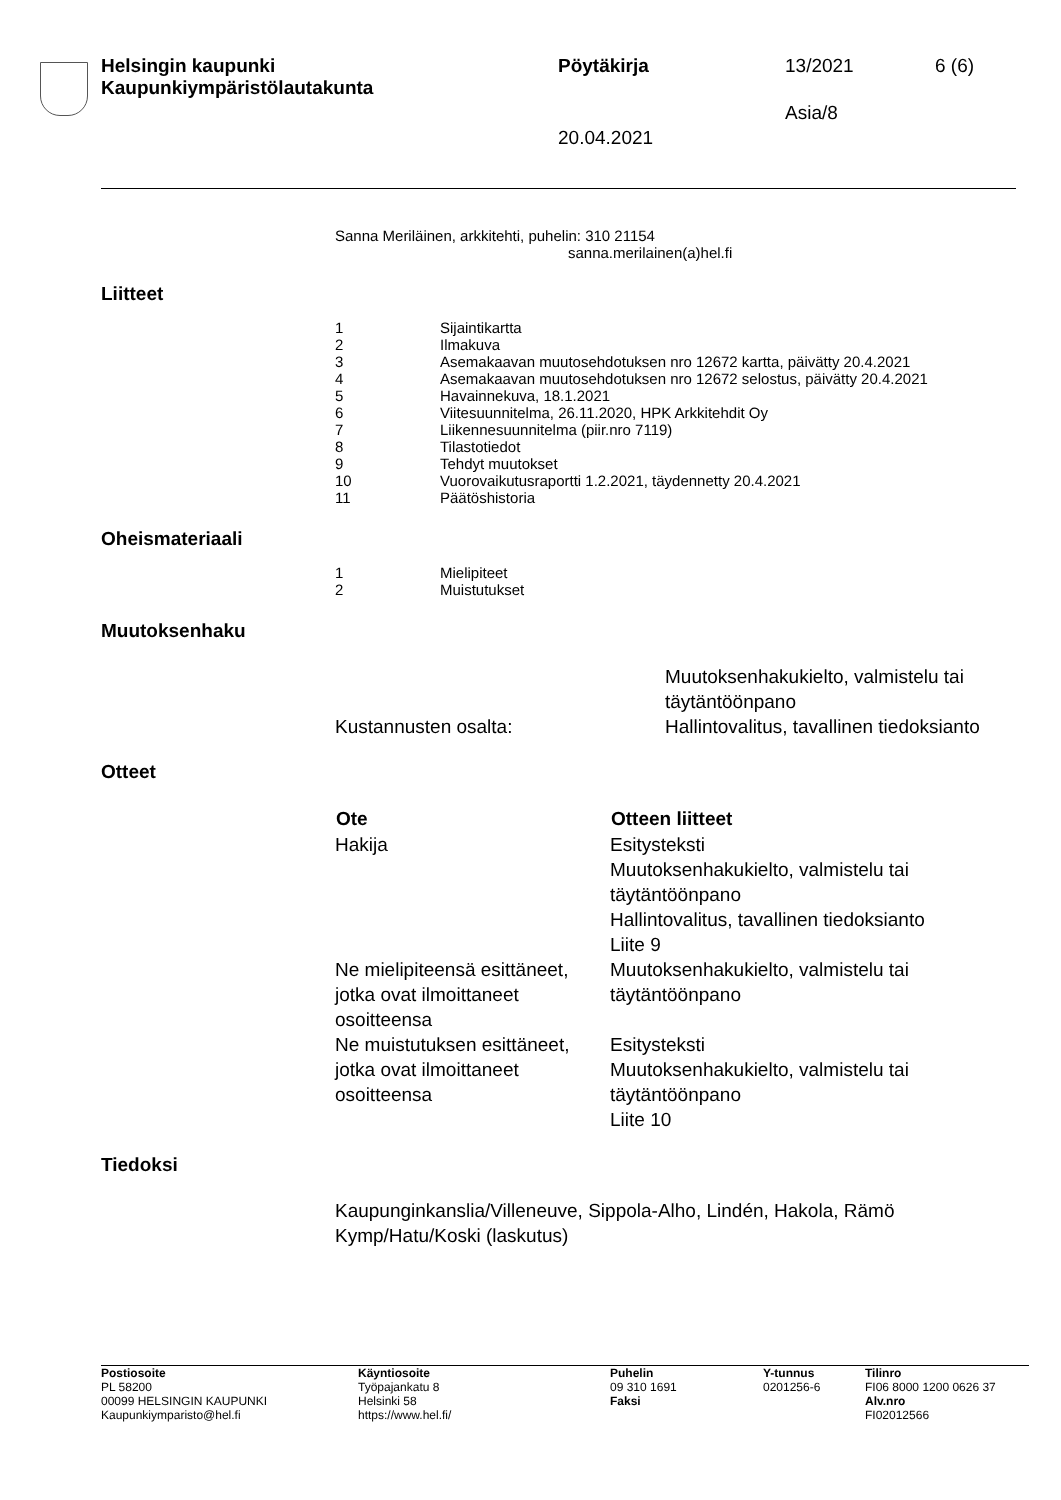Helsingin kaupunki
Kaupunkiympäristölautakunta
Pöytäkirja 13/2021 6 (6)
Asia/8
20.04.2021
Sanna Meriläinen, arkkitehti, puhelin: 310 21154
sanna.merilainen(a)hel.fi
Liitteet
| 1 | Sijaintikartta |
| 2 | Ilmakuva |
| 3 | Asemakaavan muutosehdotuksen nro 12672 kartta, päivätty 20.4.2021 |
| 4 | Asemakaavan muutosehdotuksen nro 12672 selostus, päivätty 20.4.2021 |
| 5 | Havainnekuva, 18.1.2021 |
| 6 | Viitesuunnitelma, 26.11.2020, HPK Arkkitehdit Oy |
| 7 | Liikennesuunnitelma (piir.nro 7119) |
| 8 | Tilastotiedot |
| 9 | Tehdyt muutokset |
| 10 | Vuorovaikutusraportti 1.2.2021, täydennetty 20.4.2021 |
| 11 | Päätöshistoria |
Oheismateriaali
| 1 | Mielipiteet |
| 2 | Muistutukset |
Muutoksenhaku
| | Muutoksenhakukielto, valmistelu tai täytäntöönpano |
| Kustannusten osalta: | Hallintovalitus, tavallinen tiedoksianto |
Otteet
| Ote | Otteen liitteet |
| --- | --- |
| Hakija | Esitysteksti Muutoksenhakukielto, valmistelu tai täytäntöönpano Hallintovalitus, tavallinen tiedoksianto Liite 9 |
| Ne mielipiteensä esittäneet, jotka ovat ilmoittaneet osoitteensa | Muutoksenhakukielto, valmistelu tai täytäntöönpano |
| Ne muistutuksen esittäneet, jotka ovat ilmoittaneet osoitteensa | Esitysteksti Muutoksenhakukielto, valmistelu tai täytäntöönpano Liite 10 |
Tiedoksi
Kaupunginkanslia/Villeneuve, Sippola-Alho, Lindén, Hakola, Rämö
Kymp/Hatu/Koski (laskutus)
Postiosoite
PL 58200
00099 HELSINGIN KAUPUNKI
Kaupunkiymparisto@hel.fi
Käyntiosoite
Työpajankatu 8
Helsinki 58
https://www.hel.fi/
Puhelin
09 310 1691
Faksi
Y-tunnus
0201256-6
Tilinro
FI06 8000 1200 0626 37
Alv.nro
FI02012566